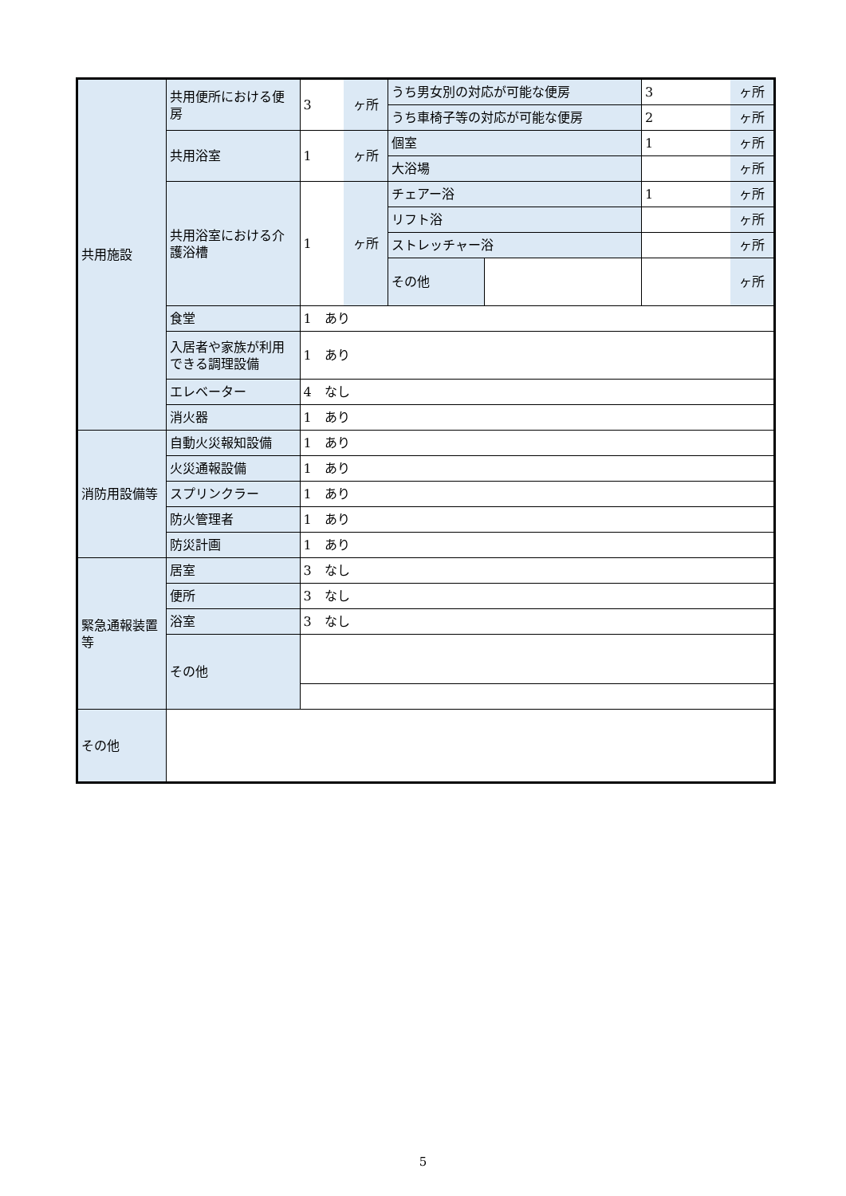| 共用施設 | 共用便所における便房 | 3 | ヶ所 | うち男女別の対応が可能な便房 | | 3 | ヶ所 |
| | | | | うち車椅子等の対応が可能な便房 | | 2 | ヶ所 |
| | 共用浴室 | 1 | ヶ所 | 個室 | | 1 | ヶ所 |
| | | | | 大浴場 | | | ヶ所 |
| | 共用浴室における介護浴槽 | 1 | ヶ所 | チェアー浴 | | 1 | ヶ所 |
| | | | | リフト浴 | | | ヶ所 |
| | | | | ストレッチャー浴 | | | ヶ所 |
| | | | | その他 | | | ヶ所 |
| | 食堂 | 1 あり | | | | | |
| | 入居者や家族が利用できる調理設備 | 1 あり | | | | | |
| | エレベーター | 4 なし | | | | | |
| | 消火器 | 1 あり | | | | | |
| 消防用設備等 | 自動火災報知設備 | 1 あり | | | | | |
| | 火災通報設備 | 1 あり | | | | | |
| | スプリンクラー | 1 あり | | | | | |
| | 防火管理者 | 1 あり | | | | | |
| | 防災計画 | 1 あり | | | | | |
| 緊急通報装置等 | 居室 | 3 なし | | | | | |
| | 便所 | 3 なし | | | | | |
| | 浴室 | 3 なし | | | | | |
| | その他 | | | | | | |
| その他 | | | | | | | |
5